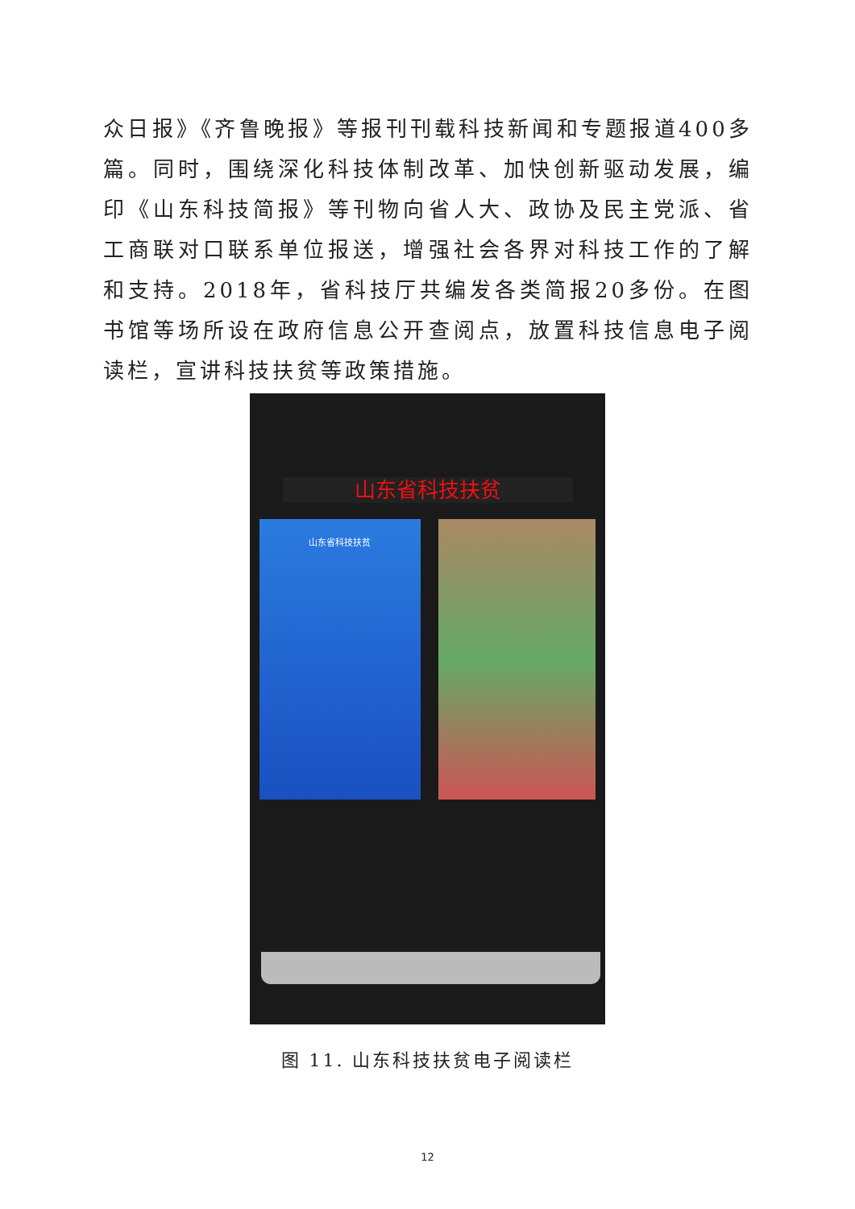众日报》《齐鲁晚报》等报刊刊载科技新闻和专题报道400多篇。同时，围绕深化科技体制改革、加快创新驱动发展，编印《山东科技简报》等刊物向省人大、政协及民主党派、省工商联对口联系单位报送，增强社会各界对科技工作的了解和支持。2018年，省科技厅共编发各类简报20多份。在图书馆等场所设在政府信息公开查阅点，放置科技信息电子阅读栏，宣讲科技扶贫等政策措施。
山东省科技扶贫
山东省科技扶贫
图 11. 山东科技扶贫电子阅读栏
12